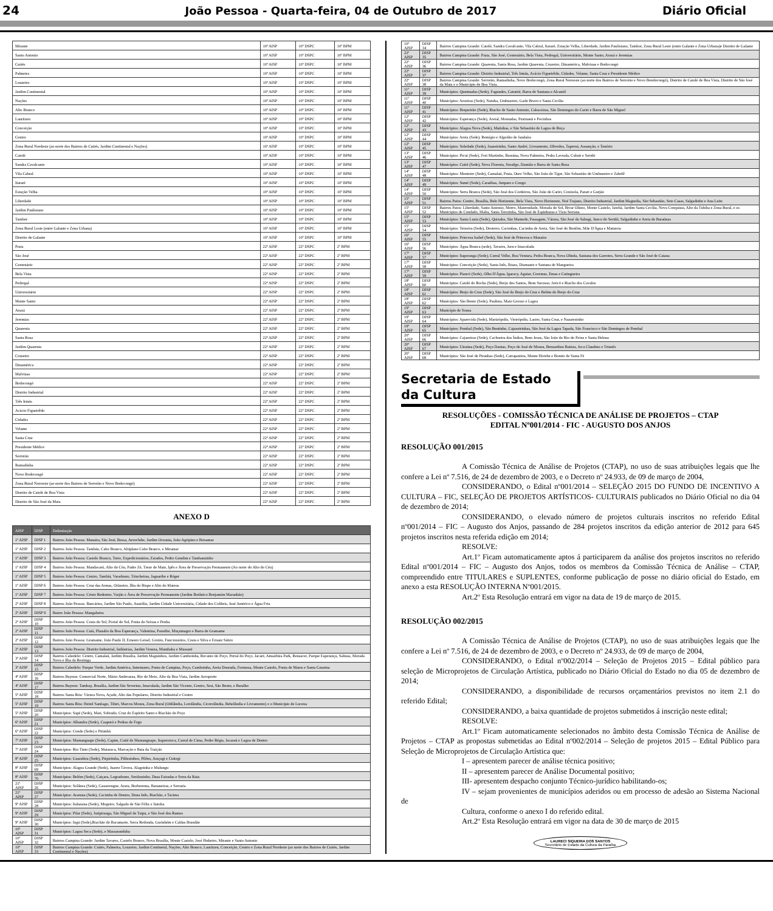24 João Pessoa - Quarta-feira, 04 de Outubro de 2017 Diário Oficial
| Mirante | 10ª AISP | 10ª DSPC | 10º BPM |
| Santo Antonio | 10ª AISP | 10ª DSPC | 10º BPM |
| Cuités | 10ª AISP | 10ª DSPC | 10º BPM |
| Palmeira | 10ª AISP | 10ª DSPC | 10º BPM |
| Louzeiro | 10ª AISP | 10ª DSPC | 10º BPM |
| Jardim Continental | 10ª AISP | 10ª DSPC | 10º BPM |
| Nações | 10ª AISP | 10ª DSPC | 10º BPM |
| Alto Branco | 10ª AISP | 10ª DSPC | 10º BPM |
| Lauritzen | 10ª AISP | 10ª DSPC | 10º BPM |
| Conceição | 10ª AISP | 10ª DSPC | 10º BPM |
| Centro | 10ª AISP | 10ª DSPC | 10º BPM |
| Zona Rural Nordeste (ao norte dos Bairros de Cuités, Jardim Continental e Nações) | 10ª AISP | 10ª DSPC | 10º BPM |
| Catolé | 10ª AISP | 10ª DSPC | 10º BPM |
| Sandra Cavalcante | 10ª AISP | 10ª DSPC | 10º BPM |
| Vila Cabral | 10ª AISP | 10ª DSPC | 10º BPM |
| Itararé | 10ª AISP | 10ª DSPC | 10º BPM |
| Estação Velha | 10ª AISP | 10ª DSPC | 10º BPM |
| Liberdade | 10ª AISP | 10ª DSPC | 10º BPM |
| Jardim Paulistano | 10ª AISP | 10ª DSPC | 10º BPM |
| Tambor | 10ª AISP | 10ª DSPC | 10º BPM |
| Zona Rural Leste (entre Galante e Zona Urbana) | 10ª AISP | 10ª DSPC | 10º BPM |
| Distrito de Galante | 10ª AISP | 10ª DSPC | 10º BPM |
| Prata | 22ª AISP | 22ª DSPC | 2º BPM |
| São José | 22ª AISP | 22ª DSPC | 2º BPM |
| Centenário | 22ª AISP | 22ª DSPC | 2º BPM |
| Bela Vista | 22ª AISP | 22ª DSPC | 2º BPM |
| Pedregal | 22ª AISP | 22ª DSPC | 2º BPM |
| Universitário | 22ª AISP | 22ª DSPC | 2º BPM |
| Monte Santo | 22ª AISP | 22ª DSPC | 2º BPM |
| Araxá | 22ª AISP | 22ª DSPC | 2º BPM |
| Jeremias | 22ª AISP | 22ª DSPC | 2º BPM |
| Quarenta | 22ª AISP | 22ª DSPC | 2º BPM |
| Santa Rosa | 22ª AISP | 22ª DSPC | 2º BPM |
| Jardim Quarenta | 22ª AISP | 22ª DSPC | 2º BPM |
| Cruzeiro | 22ª AISP | 22ª DSPC | 2º BPM |
| Dinamérica | 22ª AISP | 22ª DSPC | 2º BPM |
| Malvinas | 22ª AISP | 22ª DSPC | 2º BPM |
| Bodocongó | 22ª AISP | 22ª DSPC | 2º BPM |
| Distrito Industrial | 22ª AISP | 22ª DSPC | 2º BPM |
| Três Irmãs | 22ª AISP | 22ª DSPC | 2º BPM |
| Acácio Figueirêdo | 22ª AISP | 22ª DSPC | 2º BPM |
| Cidades | 22ª AISP | 22ª DSPC | 2º BPM |
| Velame | 22ª AISP | 22ª DSPC | 2º BPM |
| Santa Cruz | 22ª AISP | 22ª DSPC | 2º BPM |
| Presidente Médice | 22ª AISP | 22ª DSPC | 2º BPM |
| Serrotão | 22ª AISP | 22ª DSPC | 2º BPM |
| Ramadinha | 22ª AISP | 22ª DSPC | 2º BPM |
| Novo Bodocongó | 22ª AISP | 22ª DSPC | 2º BPM |
| Zona Rural Noroeste (ao norte dos Bairros de Serrotão e Novo Bodocongó) | 22ª AISP | 22ª DSPC | 2º BPM |
| Distrito de Catolé de Boa Vista | 22ª AISP | 22ª DSPC | 2º BPM |
| Distrito de São José da Mata | 22ª AISP | 22ª DSPC | 2º BPM |
ANEXO D
| AISP | DISP | Delimitação |
| --- | --- | --- |
| 1ª AISP | DISP 1 | Bairros João Pessoa: Manaíra, São José, Bessa, Aeroclube, Jardim Oceania, João Agripino e Brisamar |
| 1ª AISP | DISP 2 | Bairros João Pessoa: Tambáu, Cabo Branco, Altiplano Cabo Branco, e Miramar |
| 1ª AISP | DISP 3 | Bairros João Pessoa: Castelo Branco, Torre, Expedicionários, Estados, Pedro Gondim e Tambauzinho |
| 1ª AISP | DISP 4 | Bairros João Pessoa: Mandacarú, Alto do Céu, Padre Zé, Treze de Maio, Ipês e Área de Preservação Permanente (Ao norte do Alto do Céu) |
| 1ª AISP | DISP 5 | Bairros João Pessoa: Centro, Tambiá, Varadouro, Trincheiras, Jaguaribe e Róger |
| 1ª AISP | DISP 6 | Bairros João Pessoa: Cruz das Armas, Oitizeiro, Ilha do Bispo e Alto do Mateus |
| 1ª AISP | DISP 7 | Bairros João Pessoa: Cristo Redentor, Varjão e Área de Preservação Permanente (Jardim Botânico Benjamim Maranhão) |
| 2ª AISP | DISP 8 | Bairros João Pessoa: Bancários, Jardim São Paulo, Anatólia, Jardim Cidade Universitária, Cidade dos Colibris, José Américo e Água Fria |
| 2ª AISP | DISP 9 | Bairro João Pessoa: Mangabeira |
| 2ª AISP | DISP 10 | Bairros João Pessoa: Costa do Sol, Portal do Sol, Ponta do Seixas e Penha |
| 2ª AISP | DISP 11 | Bairros João Pessoa: Cuiá, Planalto da Boa Esperança, Valentina, Paratibe, Muçumagro e Barra de Gramame |
| 2ª AISP | DISP 12 | Bairros João Pessoa: Gramame, João Paulo II, Ernesto Geisel, Grotão, Funcionários, Costa e Silva e Ernani Sátiro |
| 2ª AISP | DISP 13 | Bairros João Pessoa: Distrito Industrial, Indústrias, Jardim Veneza, Mumbaba e Mussuré |
| 3ª AISP | DISP 14 | Bairros Cabedelo: Centro, Camalaú, Jardim Brasília, Jardim Maguinhos, Jardim Camboinha, Recanto do Poço, Portal do Poço, Jacaré, Amazônia Park, Renascer, Parque Esperança, Salinas, Morada Nova e Ilha da Restinga |
| 3ª AISP | DISP 15 | Bairros Cabedelo: Parque Verde, Jardim América, Intermares, Ponta de Campina, Poço, Camboinha, Areia Dourada, Formosa, Monte Castelo, Ponta de Matos e Santa Catarina |
| 4ª AISP | DISP 16 | Bairros Bayeux: Comercial Norte, Mário Andreazza, Rio do Meio, Alto da Boa Vista, Jardim Aeroporto |
| 4ª AISP | DISP 17 | Bairros Bayeux: Tambay, Brasília, Jardim São Severino, Imaculada, Jardim São Vicente, Centro, Sesi, São Bento, e Baralho |
| 5ª AISP | DISP 18 | Bairros Santa Rita: Várzea Nova, Açude, Alto das Populares, Distrito Industrial e Centro |
| 5ª AISP | DISP 19 | Bairros Santa Rita: Heitel Santiago, Tibiri, Marcos Moura, Zona Rural (Odilândia, Lerolândia, Cicerolândia, Bebelândia e Livramento) e o Município de Lucena |
| 5ª AISP | DISP 20 | Municípios: Sapé (Sede), Mari, Sobrado, Cruz do Espírito Santo e Riachão do Poço |
| 6ª AISP | DISP 21 | Municípios: Alhandra (Sede), Caaporã e Pedras de Fogo |
| 6ª AISP | DISP 22 | Municípios: Conde (Sede) e Pitimbú |
| 7ª AISP | DISP 23 | Municípios: Mamanguape (Sede), Capim, Cuité de Mamanguape, Itapororoca, Curral de Cima, Pedro Régis, Jacaraú e Lagoa de Dentro |
| 7ª AISP | DISP 24 | Municípios: Rio Tinto (Sede), Mataraca, Marcação e Baía da Traição |
| 8ª AISP | DISP 25 | Municípios: Guarabira (Sede), Pirpirituba, Pilõezinhos, Pilões, Araçagi e Cuitegi |
| 8ª AISP | DISP 69 | Municípios: Alagoa Grande (Sede), Juarez Távora, Alagoinha e Mulungu |
| 8ª AISP | DISP 70 | Municípios: Belém (Sede), Caiçara, Logradouro, Sertãozinho, Duas Estradas e Serra da Raiz. |
| 21ª AISP | DISP 26 | Municípios: Solânea (Sede), Casserengue, Arara, Borborema, Bananeiras, e Serraria |
| 21ª AISP | DISP 27 | Municípios: Araruna (Sede), Cacimba de Dentro, Dona Inês, Riachão, e Tacima |
| 9ª AISP | DISP 28 | Municípios: Itabaiana (Sede), Mogeiro, Salgado de São Félix e Itatuba |
| 9ª AISP | DISP 29 | Municípios: Pilar (Sede), Juripiranga, São Miguel de Taipu, e São José dos Ramos |
| 9ª AISP | DISP 30 | Municípios: Ingá (Sede),Riachão do Bacamarte, Serra Redonda, Gurinhém e Caldas Brandão |
| 10ª AISP | DISP 31 | Municípios: Lagoa Seca (Sede), e Massaranduba |
| 10ª AISP | DISP 32 | Bairros Campina Grande: Jardim Tavares, Castelo Branco, Nova Brasília, Monte Castelo, José Pinheiro, Mirante e Santo Antonio |
| 10ª AISP | DISP 33 | Bairros Campina Grande: Cuités, Palmeira, Louzeiro, Jardim Continetal, Nações, Alto Branco, Lauritzen, Conceição, Centro e Zona Rural Nordeste (ao norte dos Bairros de Cuités, Jardim Continental e Nações) |
| 10ª AISP | DISP 34 | Bairros Campina Grande: Catolé, Sandra Cavalcante, Vila Cabral, Itararé, Estação Velha, Liberdade, Jardim Paulistano, Tambor, Zona Rural Leste (entre Galante e Zona Urbana)e Distrito de Galante |
| 22ª AISP | DISP 35 | Bairros Campina Grande: Prata, São José, Centenário, Bela Vista, Pedregal, Universitário, Monte Santo, Araxá e Jeremias |
| 22ª AISP | DISP 36 | Bairros Campina Grande: Quarenta, Santa Rosa, Jardim Quarenta, Cruzeiro, Dinamérica, Malvinas e Bodocongó |
| 22ª AISP | DISP 37 | Bairros Campina Grande: Distrito Industrial, Três Irmãs, Acácio Figueirêdo, Cidades, Velame, Santa Cruz e Presidente Médice |
| 22ª AISP | DISP 38 | Bairros Campina Grande: Serrotão, Ramadinha, Novo Bodocongó, Zona Rural Noroeste (ao norte dos Bairros de Serrotão e Novo Bondocongó), Distrito de Catolé de Boa Vista, Distrito de São José da Mata e o Município de Boa Vista. |
| 11ª AISP | DISP 39 | Municípios: Queimadas (Sede), Fagundes, Caturité, Barra de Santana e Alcantil |
| 11ª AISP | DISP 40 | Municípios: Aroeiras (Sede), Natuba, Umbuzeiro, Gado Bravo e Santa Cecília |
| 11ª AISP | DISP 41 | Municípios: Boqueirão (Sede), Riacho de Santo Antonio, Cabaceiras, São Domingos do Cariri e Barra de São Miguel |
| 12ª AISP | DISP 42 | Municípios: Esperança (Sede), Areial, Montadas, Puxinanã e Pocinhos |
| 12ª AISP | DISP 43 | Municípios: Alagoa Nova (Sede), Matinhas, e São Sebastião de Lagoa de Roça |
| 12ª AISP | DISP 44 | Municípios: Areia (Sede), Remígio e Algodão de Jandaíra |
| 12ª AISP | DISP 45 | Municípios: Soledade (Sede), Juazeirinho, Santo André, Livramento, Olivedos, Taperoá, Assunção, e Tenório |
| 13ª AISP | DISP 46 | Municípios: Picuí (Sede), Frei Martinho, Baraúna, Nova Palmeira, Pedra Lavrada, Cubati e Seridó |
| 13ª AISP | DISP 47 | Municípios: Cuité (Sede), Nova Floresta, Sossêgo, Damião e Barra de Santa Rosa |
| 14ª AISP | DISP 48 | Municípios: Monteiro (Sede), Camalaú, Prata, Ouro Velho, São João do Tigre, São Sebastião do Umbuzeiro e Zabelê |
| 14ª AISP | DISP 49 | Municípios: Sumé (Sede), Caraúbas, Amparo e Congo |
| 14ª AISP | DISP 50 | Municípios: Serra Branca (Sede), São José dos Cordeiros, São João do Cariri, Coxixola, Parari e Gurjão |
| 15ª AISP | DISP 51 | Bairros Patos: Centro, Brasília, Belo Horizonte, Bela Vista, Novo Horizonte, Noé Trajano, Distrito Industrial, Jardim Magnolia, São Sebastião, Sete Casas, Salgadinho e Ana Leite |
| 15ª AISP | DISP 52 | Bairros Patos: Liberdade, Santo Antonio, Morro, Maternidade, Morada do Sol, Bivar Olinto, Monte Castelo, Jatobá, Jardim Santa Cecília, Nova Conquista, Alto da Tubiba e Zona Rural, e os Municípios de Condado, Malta, Santa Terezinha, São José de Espinharas e Vista Serrana |
| 15ª AISP | DISP 53 | Municípios: Santa Luzia (Sede), Quixaba, São Mamede, Passagem, Várzea, São José do Sabugi, Junco do Seridó, Salgadinho e Areia de Baraúnas |
| 15ª AISP | DISP 54 | Municípios: Teixeira (Sede), Desterro, Cacimbas, Cacimba de Areia, São José do Bonfim, Mãe D'Água e Matureia |
| 16ª AISP | DISP 55 | Municípios: Princesa Isabel (Sede), São José de Princesa e Manaíra |
| 16ª AISP | DISP 56 | Municípios: Água Branca (sede), Tavares, Juru e Imaculada |
| 17ª AISP | DISP 57 | Municípios: Itaporanga (Sede), Curral Velho, Boa Ventura, Pedra Branca, Nova Olinda, Santana dos Garrotes, Serra Grande e São José de Caiana |
| 17ª AISP | DISP 58 | Municípios: Conceição (Sede), Santa Inês, Ibiara, Diamante e Santana de Mangueira |
| 17ª AISP | DISP 59 | Municípios: Piancó (Sede), Olho D'Água, Igaracy, Aguiar, Coremas, Emas e Catingueira |
| 18ª AISP | DISP 60 | Municípios: Catolé do Rocha (Sede), Brejo dos Santos, Bom Sucesso, Jericó e Riacho dos Cavalos |
| 18ª AISP | DISP 61 | Municípios: Brejo do Cruz (Sede), São José do Brejo do Cruz e Belém do Brejo do Cruz |
| 18ª AISP | DISP 62 | Municípios: São Bento (Sede), Paulista, Mato Grosso e Lagoa |
| 19ª AISP | DISP 63 | Município de Sousa |
| 19ª AISP | DISP 64 | Municípios: Aparecida (Sede), Marizópolis, Vieirópolis, Lastro, Santa Cruz, e Nazarezinho |
| 19ª AISP | DISP 65 | Municípios: Pombal (Sede), São Bentinho, Cajazeirinhas, São José da Lagoa Tapada, São Francisco e São Domingos de Pombal |
| 20ª AISP | DISP 66 | Municípios: Cajazeiras (Sede), Cachoeira dos Índios, Bom Jesus, São João do Rio do Peixe e Santa Helena |
| 20ª AISP | DISP 67 | Municípios: Uiraúna (Sede), Poço Dantas, Poço de José de Moura, Bernardino Batista, Joca Claudino e Triunfo |
| 20ª AISP | DISP 68 | Municípios: São José de Piranhas (Sede), Carrapateira, Monte Horebe e Bonito de Santa Fé |
Secretaria de Estado
da Cultura
RESOLUÇÕES - COMISSÃO TÉCNICA DE ANÁLISE DE PROJETOS – CTAP
EDITAL Nº001/2014 - FIC - AUGUSTO DOS ANJOS
RESOLUÇÃO 001/2015
A Comissão Técnica de Análise de Projetos (CTAP), no uso de suas atribuições legais que lhe confere a Lei nº 7.516, de 24 de dezembro de 2003, e o Decreto nº 24.933, de 09 de março de 2004,
CONSIDERANDO, o Edital nº001/2014 – SELEÇÃO 2015 DO FUNDO DE INCENTIVO A CULTURA – FIC, SELEÇÃO DE PROJETOS ARTÍSTICOS- CULTURAIS publicados no Diário Oficial no dia 04 de dezembro de 2014;
CONSIDERANDO, o elevado número de projetos culturais inscritos no referido Edital nº001/2014 – FIC – Augusto dos Anjos, passando de 284 projetos inscritos da edição anterior de 2012 para 645 projetos inscritos nesta referida edição em 2014;
RESOLVE:
Art.1º Ficam automaticamente aptos á participarem da análise dos projetos inscritos no referido Edital nº001/2014 – FIC – Augusto dos Anjos, todos os membros da Comissão Técnica de Análise – CTAP, compreendido entre TITULARES e SUPLENTES, conforme publicação de posse no diário oficial do Estado, em anexo a esta RESOLUÇÃO INTERNA Nº001/2015.
Art.2º Esta Resolução entrará em vigor na data de 19 de março de 2015.
RESOLUÇÃO 002/2015
A Comissão Técnica de Análise de Projetos (CTAP), no uso de suas atribuições legais que lhe confere a Lei nº 7.516, de 24 de dezembro de 2003, e o Decreto nº 24.933, de 09 de março de 2004,
CONSIDERANDO, o Edital nº002/2014 – Seleção de Projetos 2015 – Edital público para seleção de Microprojetos de Circulação Artística, publicado no Diário Oficial do Estado no dia 05 de dezembro de 2014;
CONSIDERANDO, a disponibilidade de recursos orçamentários previstos no item 2.1 do referido Edital;
CONSIDERANDO, a baixa quantidade de projetos submetidos á inscrição neste edital;
RESOLVE:
Art.1º Ficam automaticamente selecionados no âmbito desta Comissão Técnica de Análise de Projetos – CTAP as propostas submetidas ao Edital nº002/2014 – Seleção de projetos 2015 – Edital Público para Seleção de Microprojetos de Circulação Artística que:
I – apresentem parecer de análise técnica positivo;
II – apresentem parecer de Análise Documental positivo;
III- apresentem despacho conjunto Técnico-jurídico habilitando-os;
IV – sejam provenientes de municípios aderidos ou em processo de adesão ao Sistema Nacional de
Cultura, conforme o anexo I do referido edital.
Art.2º Esta Resolução entrará em vigor na data de 30 de março de 2015
LAURECI SIQUEIRA DOS SANTOS
Secretário de Estado da Cultura da Paraíba